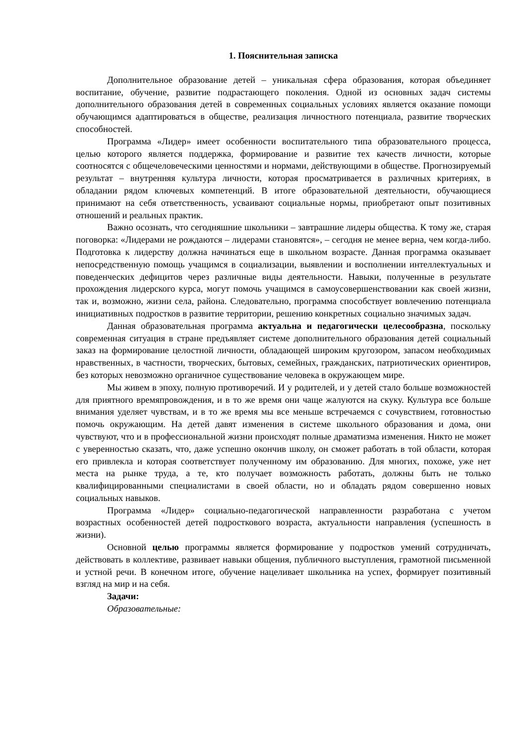1. Пояснительная записка
Дополнительное образование детей – уникальная сфера образования, которая объединяет воспитание, обучение, развитие подрастающего поколения. Одной из основных задач системы дополнительного образования детей в современных социальных условиях является оказание помощи обучающимся адаптироваться в обществе, реализация личностного потенциала, развитие творческих способностей.
Программа «Лидер» имеет особенности воспитательного типа образовательного процесса, целью которого является поддержка, формирование и развитие тех качеств личности, которые соотносятся с общечеловеческими ценностями и нормами, действующими в обществе. Прогнозируемый результат – внутренняя культура личности, которая просматривается в различных критериях, в обладании рядом ключевых компетенций. В итоге образовательной деятельности, обучающиеся принимают на себя ответственность, усваивают социальные нормы, приобретают опыт позитивных отношений и реальных практик.
Важно осознать, что сегодняшние школьники – завтрашние лидеры общества. К тому же, старая поговорка: «Лидерами не рождаются – лидерами становятся», – сегодня не менее верна, чем когда-либо. Подготовка к лидерству должна начинаться еще в школьном возрасте. Данная программа оказывает непосредственную помощь учащимся в социализации, выявлении и восполнении интеллектуальных и поведенческих дефицитов через различные виды деятельности. Навыки, полученные в результате прохождения лидерского курса, могут помочь учащимся в самоусовершенствовании как своей жизни, так и, возможно, жизни села, района. Следовательно, программа способствует вовлечению потенциала инициативных подростков в развитие территории, решению конкретных социально значимых задач.
Данная образовательная программа актуальна и педагогически целесообразна, поскольку современная ситуация в стране предъявляет системе дополнительного образования детей социальный заказ на формирование целостной личности, обладающей широким кругозором, запасом необходимых нравственных, в частности, творческих, бытовых, семейных, гражданских, патриотических ориентиров, без которых невозможно органичное существование человека в окружающем мире.
Мы живем в эпоху, полную противоречий. И у родителей, и у детей стало больше возможностей для приятного времяпровождения, и в то же время они чаще жалуются на скуку. Культура все больше внимания уделяет чувствам, и в то же время мы все меньше встречаемся с сочувствием, готовностью помочь окружающим. На детей давят изменения в системе школьного образования и дома, они чувствуют, что и в профессиональной жизни происходят полные драматизма изменения. Никто не может с уверенностью сказать, что, даже успешно окончив школу, он сможет работать в той области, которая его привлекла и которая соответствует полученному им образованию. Для многих, похоже, уже нет места на рынке труда, а те, кто получает возможность работать, должны быть не только квалифицированными специалистами в своей области, но и обладать рядом совершенно новых социальных навыков.
Программа «Лидер» социально-педагогической направленности разработана с учетом возрастных особенностей детей подросткового возраста, актуальности направления (успешность в жизни).
Основной целью программы является формирование у подростков умений сотрудничать, действовать в коллективе, развивает навыки общения, публичного выступления, грамотной письменной и устной речи. В конечном итоге, обучение нацеливает школьника на успех, формирует позитивный взгляд на мир и на себя.
Задачи:
Образовательные: